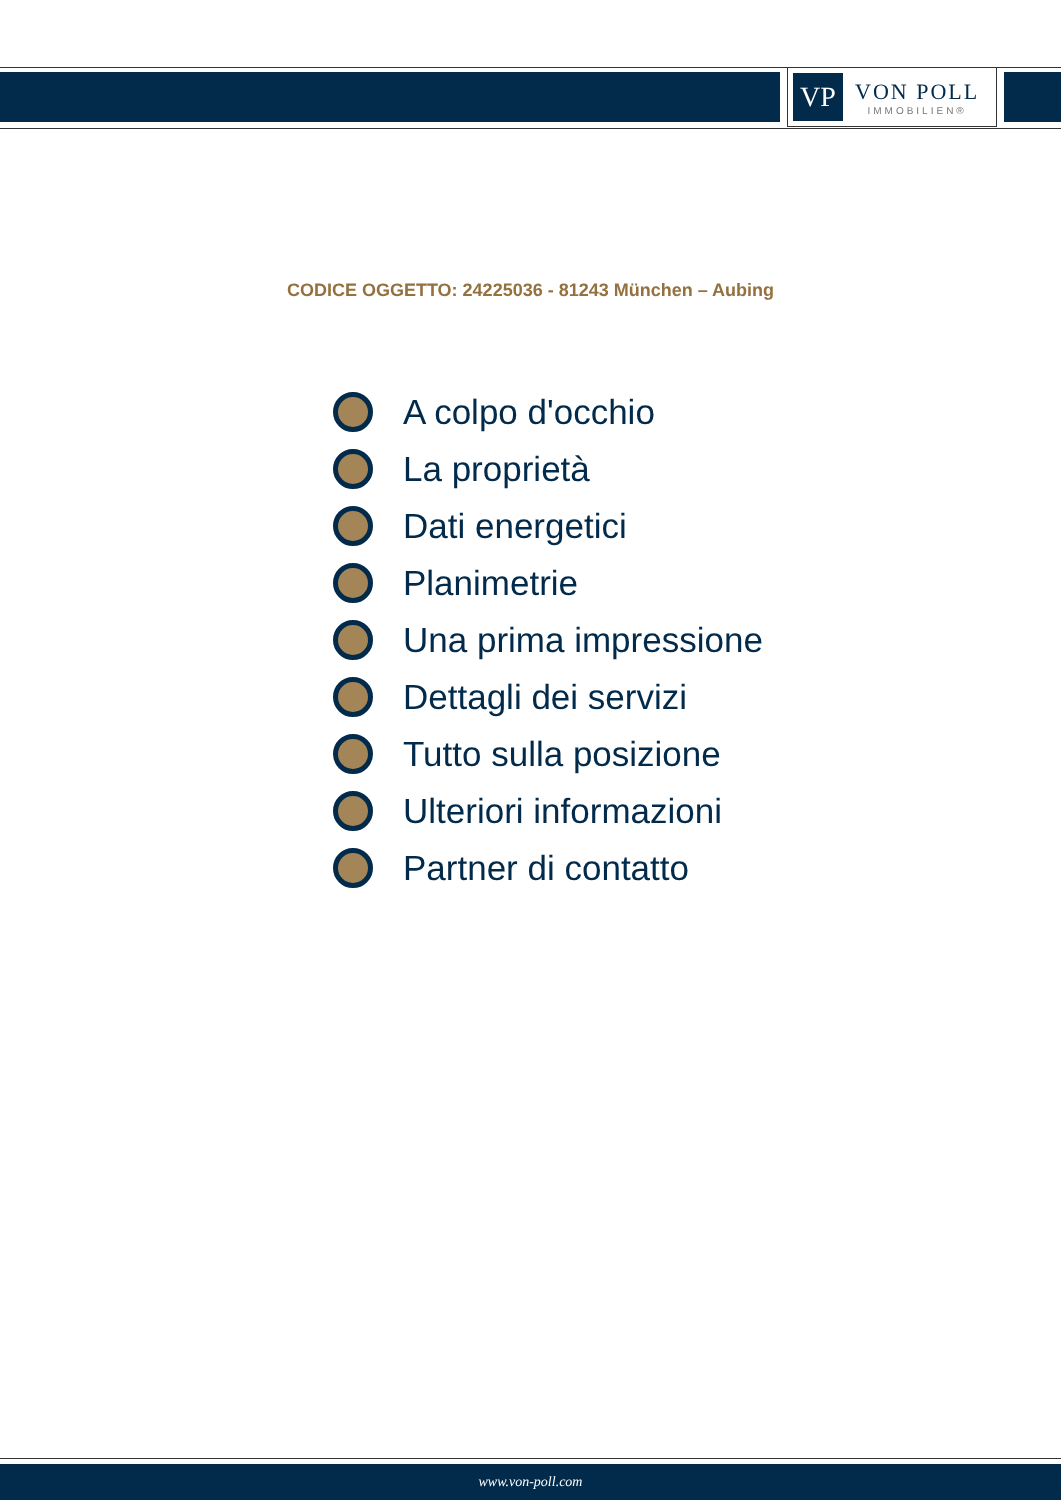VP
VON POLL
IMMOBILIEN®
CODICE OGGETTO: 24225036 - 81243 München – Aubing
A colpo d'occhio
La proprietà
Dati energetici
Planimetrie
Una prima impressione
Dettagli dei servizi
Tutto sulla posizione
Ulteriori informazioni
Partner di contatto
www.von-poll.com